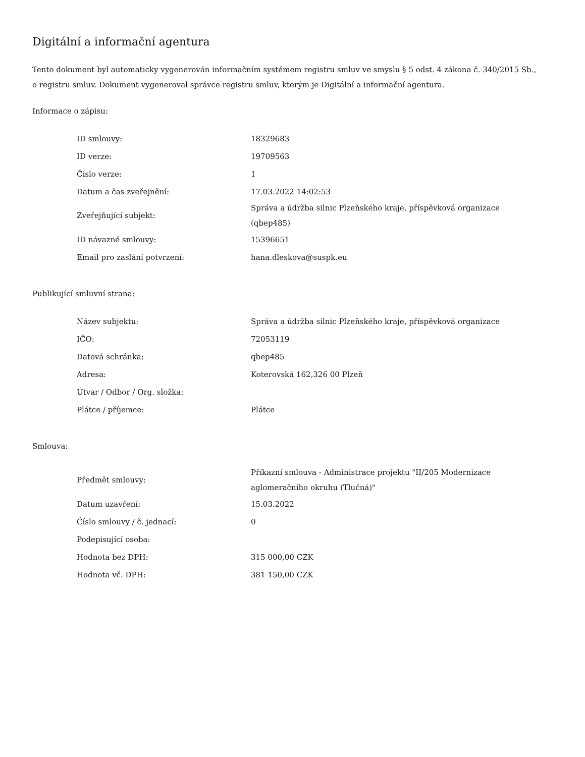Digitální a informační agentura
Tento dokument byl automaticky vygenerován informačním systémem registru smluv ve smyslu § 5 odst. 4 zákona č. 340/2015 Sb., o registru smluv. Dokument vygeneroval správce registru smluv, kterým je Digitální a informační agentura.
Informace o zápisu:
| ID smlouvy: | 18329683 |
| ID verze: | 19709563 |
| Číslo verze: | 1 |
| Datum a čas zveřejnění: | 17.03.2022 14:02:53 |
| Zveřejňující subjekt: | Správa a údržba silnic Plzeňského kraje, příspěvková organizace (qbep485) |
| ID návazné smlouvy: | 15396651 |
| Email pro zaslání potvrzení: | hana.dleskova@suspk.eu |
Publikující smluvní strana:
| Název subjektu: | Správa a údržba silnic Plzeňského kraje, příspěvková organizace |
| IČO: | 72053119 |
| Datová schránka: | qbep485 |
| Adresa: | Koterovská 162,326 00 Plzeň |
| Útvar / Odbor / Org. složka: | |
| Plátce / příjemce: | Plátce |
Smlouva:
| Předmět smlouvy: | Příkazní smlouva - Administrace projektu "II/205 Modernizace aglomeračního okruhu (Tlučná)" |
| Datum uzavření: | 15.03.2022 |
| Číslo smlouvy / č. jednací: | 0 |
| Podepisující osoba: | |
| Hodnota bez DPH: | 315 000,00 CZK |
| Hodnota vč. DPH: | 381 150,00 CZK |